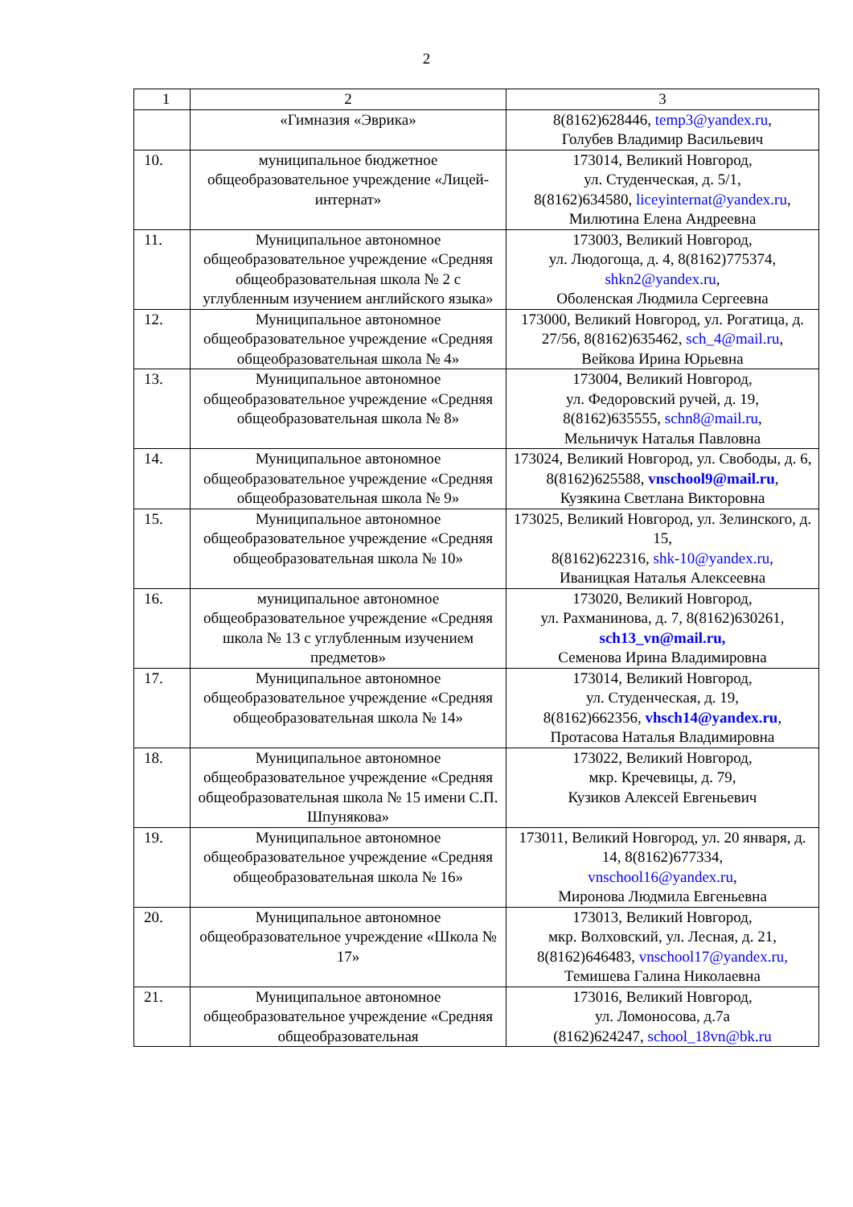2
| 1 | 2 | 3 |
| --- | --- | --- |
| | «Гимназия «Эврика» | 8(8162)628446, temp3@yandex.ru , Голубев Владимир Васильевич |
| 10. | муниципальное бюджетное общеобразовательное учреждение «Лицей-интернат» | 173014, Великий Новгород, ул. Студенческая, д. 5/1, 8(8162)634580, liceyinternat@yandex.ru , Милютина Елена Андреевна |
| 11. | Муниципальное автономное общеобразовательное учреждение «Средняя общеобразовательная школа № 2 с углубленным изучением английского языка» | 173003, Великий Новгород, ул. Людогоща, д. 4, 8(8162)775374, shkn2@yandex.ru , Оболенская Людмила Сергеевна |
| 12. | Муниципальное автономное общеобразовательное учреждение «Средняя общеобразовательная школа № 4» | 173000, Великий Новгород, ул. Рогатица, д. 27/56, 8(8162)635462, sch_4@mail.ru , Вейкова Ирина Юрьевна |
| 13. | Муниципальное автономное общеобразовательное учреждение «Средняя общеобразовательная школа № 8» | 173004, Великий Новгород, ул. Федоровский ручей, д. 19, 8(8162)635555, schn8@mail.ru , Мельничук Наталья Павловна |
| 14. | Муниципальное автономное общеобразовательное учреждение «Средняя общеобразовательная школа № 9» | 173024, Великий Новгород, ул. Свободы, д. 6, 8(8162)625588, vnschool9@mail.ru , Кузякина Светлана Викторовна |
| 15. | Муниципальное автономное общеобразовательное учреждение «Средняя общеобразовательная школа № 10» | 173025, Великий Новгород, ул. Зелинского, д. 15, 8(8162)622316, shk-10@yandex.ru , Иваницкая Наталья Алексеевна |
| 16. | муниципальное автономное общеобразовательное учреждение «Средняя школа № 13 с углубленным изучением предметов» | 173020, Великий Новгород, ул. Рахманинова, д. 7, 8(8162)630261, sch13_vn@mail.ru, Семенова Ирина Владимировна |
| 17. | Муниципальное автономное общеобразовательное учреждение «Средняя общеобразовательная школа № 14» | 173014, Великий Новгород, ул. Студенческая, д. 19, 8(8162)662356, vhsch14@yandex.ru , Протасова Наталья Владимировна |
| 18. | Муниципальное автономное общеобразовательное учреждение «Средняя общеобразовательная школа № 15 имени С.П. Шпунякова» | 173022, Великий Новгород, мкр. Кречевицы, д. 79, Кузиков Алексей Евгеньевич |
| 19. | Муниципальное автономное общеобразовательное учреждение «Средняя общеобразовательная школа № 16» | 173011, Великий Новгород, ул. 20 января, д. 14, 8(8162)677334, vnschool16@yandex.ru , Миронова Людмила Евгеньевна |
| 20. | Муниципальное автономное общеобразовательное учреждение «Школа № 17» | 173013, Великий Новгород, мкр. Волховский, ул. Лесная, д. 21, 8(8162)646483, vnschool17@yandex.ru, Темишева Галина Николаевна |
| 21. | Муниципальное автономное общеобразовательное учреждение «Средняя общеобразовательная | 173016, Великий Новгород, ул. Ломоносова, д.7а (8162)624247, school_18vn@bk.ru |